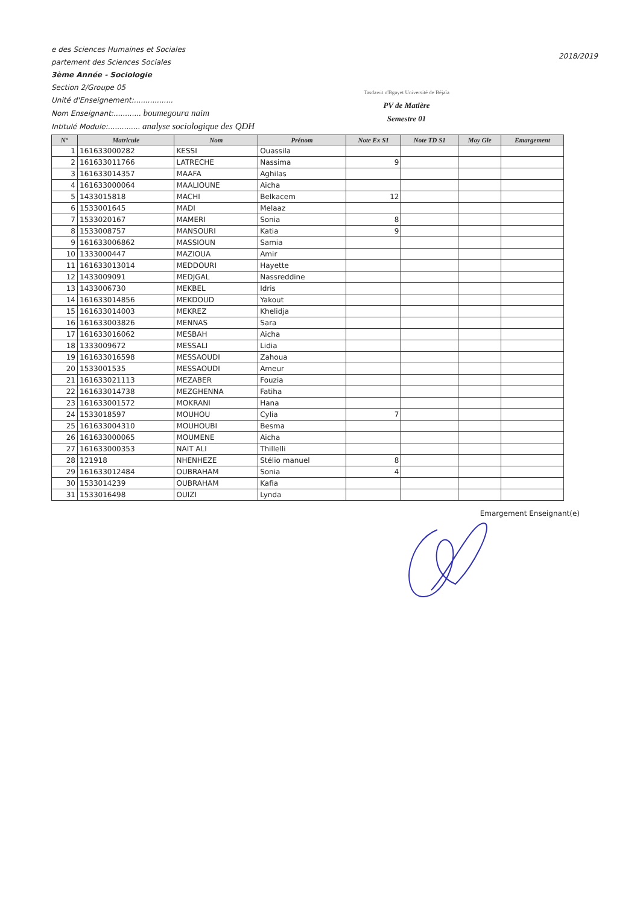e des Sciences Humaines et Sociales
partement des Sciences Sociales
3ème Année - Sociologie
Section 2/Groupe 05
Unité d'Enseignement:.................
Nom Enseignant:............ boumegoura naim
Intitulé Module:.............. analyse sociologique des QDH
Tasdawit n'Bgayet Université de Béjaïa
PV de Matière
Semestre 01
2018/2019
| N° | Matricule | Nom | Prénom | Note Ex S1 | Note TD S1 | Moy Gle | Emargement |
| --- | --- | --- | --- | --- | --- | --- | --- |
| 1 | 161633000282 | KESSI | Ouassila | | | | |
| 2 | 161633011766 | LATRECHE | Nassima | 9 | | | |
| 3 | 161633014357 | MAAFA | Aghilas | | | | |
| 4 | 161633000064 | MAALIOUNE | Aicha | | | | |
| 5 | 1433015818 | MACHI | Belkacem | 12 | | | |
| 6 | 1533001645 | MADI | Melaaz | | | | |
| 7 | 1533020167 | MAMERI | Sonia | 8 | | | |
| 8 | 1533008757 | MANSOURI | Katia | 9 | | | |
| 9 | 161633006862 | MASSIOUN | Samia | | | | |
| 10 | 1333000447 | MAZIOUA | Amir | | | | |
| 11 | 161633013014 | MEDDOURI | Hayette | | | | |
| 12 | 1433009091 | MEDJGAL | Nassreddine | | | | |
| 13 | 1433006730 | MEKBEL | Idris | | | | |
| 14 | 161633014856 | MEKDOUD | Yakout | | | | |
| 15 | 161633014003 | MEKREZ | Khelidja | | | | |
| 16 | 161633003826 | MENNAS | Sara | | | | |
| 17 | 161633016062 | MESBAH | Aicha | | | | |
| 18 | 1333009672 | MESSALI | Lidia | | | | |
| 19 | 161633016598 | MESSAOUDI | Zahoua | | | | |
| 20 | 1533001535 | MESSAOUDI | Ameur | | | | |
| 21 | 161633021113 | MEZABER | Fouzia | | | | |
| 22 | 161633014738 | MEZGHENNA | Fatiha | | | | |
| 23 | 161633001572 | MOKRANI | Hana | | | | |
| 24 | 1533018597 | MOUHOU | Cylia | 7 | | | |
| 25 | 161633004310 | MOUHOUBI | Besma | | | | |
| 26 | 161633000065 | MOUMENE | Aicha | | | | |
| 27 | 161633000353 | NAIT ALI | Thillelli | | | | |
| 28 | 121918 | NHENHEZE | Stélio manuel | 8 | | | |
| 29 | 161633012484 | OUBRAHAM | Sonia | 4 | | | |
| 30 | 1533014239 | OUBRAHAM | Kafia | | | | |
| 31 | 1533016498 | OUIZI | Lynda | | | | |
Emargement Enseignant(e)